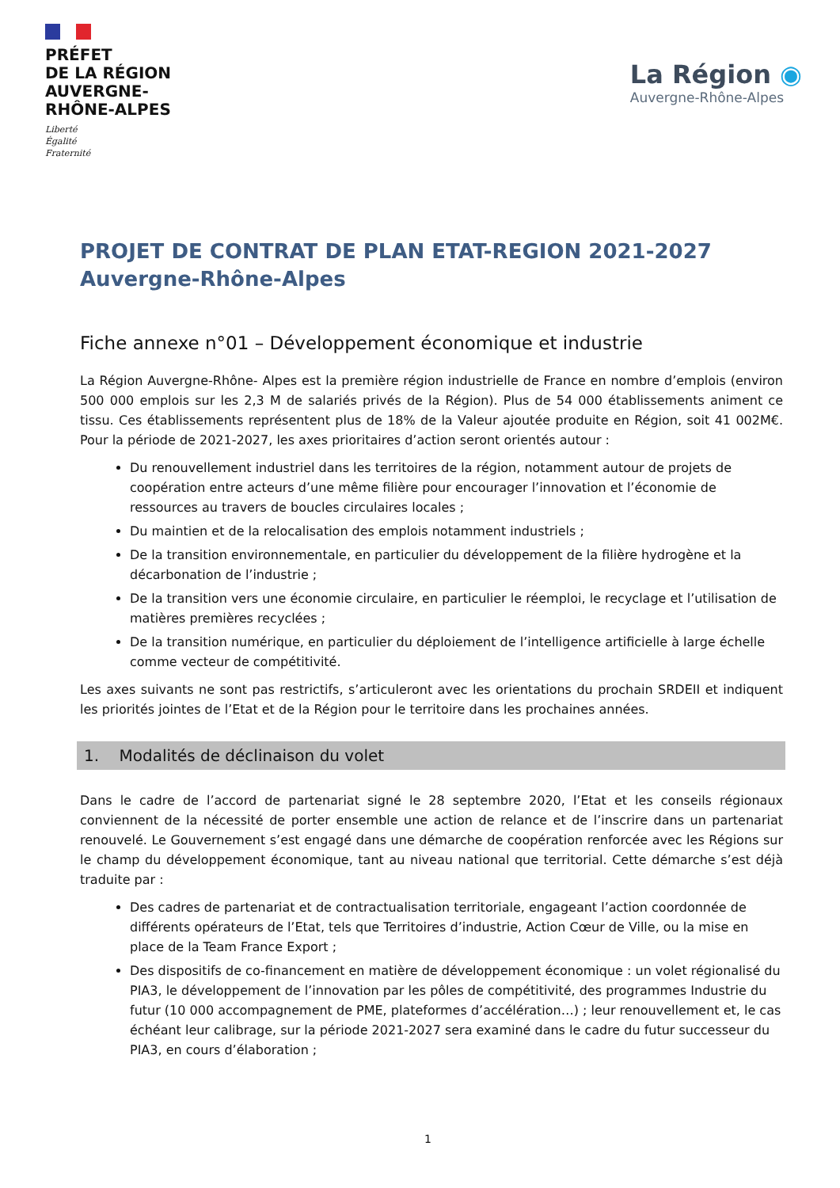PRÉFET
DE LA RÉGION
AUVERGNE-
RHÔNE-ALPES
Liberté
Égalité
Fraternité
La Région ◉
Auvergne-Rhône-Alpes
PROJET DE CONTRAT DE PLAN ETAT-REGION 2021-2027
Auvergne-Rhône-Alpes
Fiche annexe n°01 – Développement économique et industrie
La Région Auvergne-Rhône- Alpes est la première région industrielle de France en nombre d’emplois (environ 500 000 emplois sur les 2,3 M de salariés privés de la Région). Plus de 54 000 établissements animent ce tissu. Ces établissements représentent plus de 18% de la Valeur ajoutée produite en Région, soit 41 002M€. Pour la période de 2021-2027, les axes prioritaires d’action seront orientés autour :
Du renouvellement industriel dans les territoires de la région, notamment autour de projets de coopération entre acteurs d’une même filière pour encourager l’innovation et l’économie de ressources au travers de boucles circulaires locales ;
Du maintien et de la relocalisation des emplois notamment industriels ;
De la transition environnementale, en particulier du développement de la filière hydrogène et la décarbonation de l’industrie ;
De la transition vers une économie circulaire, en particulier le réemploi, le recyclage et l’utilisation de matières premières recyclées ;
De la transition numérique, en particulier du déploiement de l’intelligence artificielle à large échelle comme vecteur de compétitivité.
Les axes suivants ne sont pas restrictifs, s’articuleront avec les orientations du prochain SRDEII et indiquent les priorités jointes de l’Etat et de la Région pour le territoire dans les prochaines années.
1. Modalités de déclinaison du volet
Dans le cadre de l’accord de partenariat signé le 28 septembre 2020, l’Etat et les conseils régionaux conviennent de la nécessité de porter ensemble une action de relance et de l’inscrire dans un partenariat renouvelé. Le Gouvernement s’est engagé dans une démarche de coopération renforcée avec les Régions sur le champ du développement économique, tant au niveau national que territorial. Cette démarche s’est déjà traduite par :
Des cadres de partenariat et de contractualisation territoriale, engageant l’action coordonnée de différents opérateurs de l’Etat, tels que Territoires d’industrie, Action Cœur de Ville, ou la mise en place de la Team France Export ;
Des dispositifs de co-financement en matière de développement économique : un volet régionalisé du PIA3, le développement de l’innovation par les pôles de compétitivité, des programmes Industrie du futur (10 000 accompagnement de PME, plateformes d’accélération…) ; leur renouvellement et, le cas échéant leur calibrage, sur la période 2021-2027 sera examiné dans le cadre du futur successeur du PIA3, en cours d’élaboration ;
1